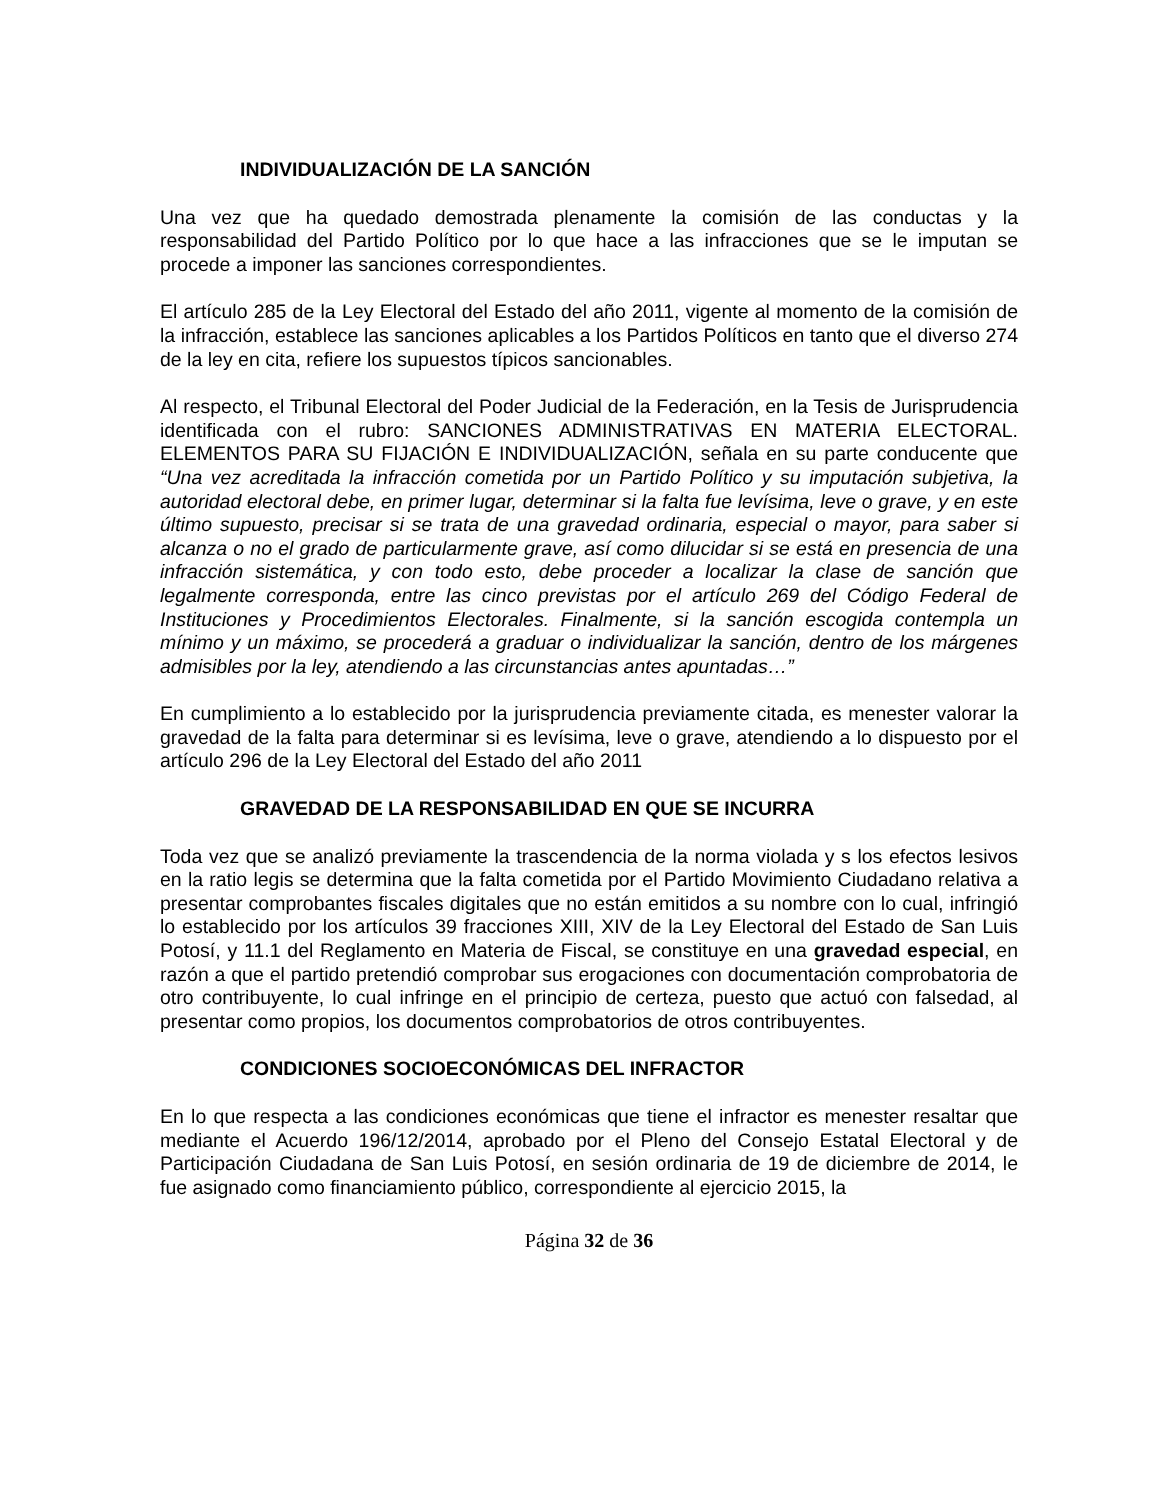INDIVIDUALIZACIÓN DE LA SANCIÓN
Una vez que ha quedado demostrada plenamente la comisión de las conductas y la responsabilidad del Partido Político por lo que hace a las infracciones que se le imputan se procede a imponer las sanciones correspondientes.
El artículo 285 de la Ley Electoral del Estado del año 2011, vigente al momento de la comisión de la infracción, establece las sanciones aplicables a los Partidos Políticos en tanto que el diverso 274 de la ley en cita, refiere los supuestos típicos sancionables.
Al respecto, el Tribunal Electoral del Poder Judicial de la Federación, en la Tesis de Jurisprudencia identificada con el rubro: SANCIONES ADMINISTRATIVAS EN MATERIA ELECTORAL. ELEMENTOS PARA SU FIJACIÓN E INDIVIDUALIZACIÓN, señala en su parte conducente que “Una vez acreditada la infracción cometida por un Partido Político y su imputación subjetiva, la autoridad electoral debe, en primer lugar, determinar si la falta fue levísima, leve o grave, y en este último supuesto, precisar si se trata de una gravedad ordinaria, especial o mayor, para saber si alcanza o no el grado de particularmente grave, así como dilucidar si se está en presencia de una infracción sistemática, y con todo esto, debe proceder a localizar la clase de sanción que legalmente corresponda, entre las cinco previstas por el artículo 269 del Código Federal de Instituciones y Procedimientos Electorales. Finalmente, si la sanción escogida contempla un mínimo y un máximo, se procederá a graduar o individualizar la sanción, dentro de los márgenes admisibles por la ley, atendiendo a las circunstancias antes apuntadas…”
En cumplimiento a lo establecido por la jurisprudencia previamente citada, es menester valorar la gravedad de la falta para determinar si es levísima, leve o grave, atendiendo a lo dispuesto por el artículo 296 de la Ley Electoral del Estado del año 2011
GRAVEDAD DE LA RESPONSABILIDAD EN QUE SE INCURRA
Toda vez que se analizó previamente la trascendencia de la norma violada y s los efectos lesivos en la ratio legis se determina que la falta cometida por el Partido Movimiento Ciudadano relativa a presentar comprobantes fiscales digitales que no están emitidos a su nombre con lo cual, infringió lo establecido por los artículos 39 fracciones XIII, XIV de la Ley Electoral del Estado de San Luis Potosí, y 11.1 del Reglamento en Materia de Fiscal, se constituye en una gravedad especial, en razón a que el partido pretendió comprobar sus erogaciones con documentación comprobatoria de otro contribuyente, lo cual infringe en el principio de certeza, puesto que actuó con falsedad, al presentar como propios, los documentos comprobatorios de otros contribuyentes.
CONDICIONES SOCIOECONÓMICAS DEL INFRACTOR
En lo que respecta a las condiciones económicas que tiene el infractor es menester resaltar que mediante el Acuerdo 196/12/2014, aprobado por el Pleno del Consejo Estatal Electoral y de Participación Ciudadana de San Luis Potosí, en sesión ordinaria de 19 de diciembre de 2014, le fue asignado como financiamiento público, correspondiente al ejercicio 2015, la
Página 32 de 36